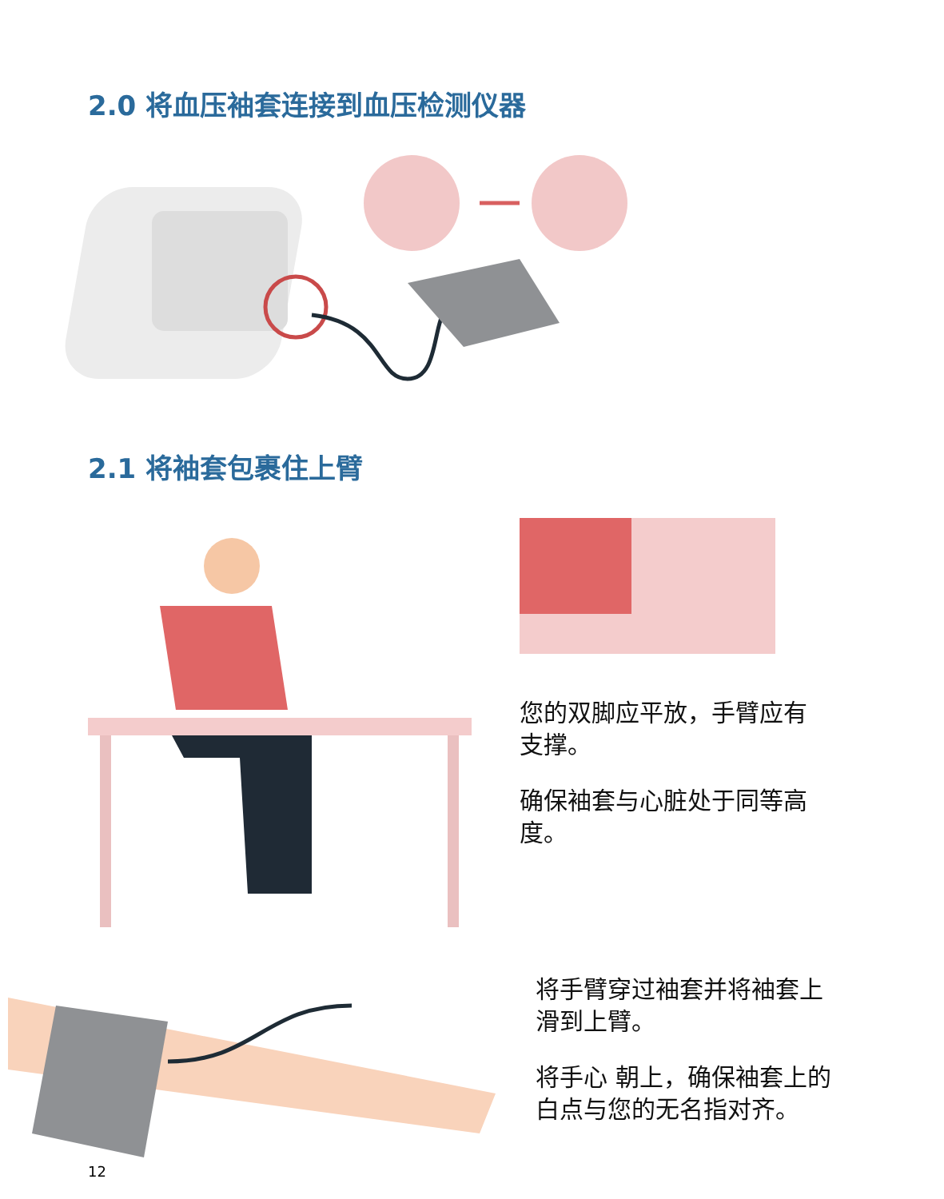2.0 将血压袖套连接到血压检测仪器
2.1 将袖套包裹住上臂
您的双脚应平放，手臂应有支撑。
确保袖套与心脏处于同等高度。
将手臂穿过袖套并将袖套上滑到上臂。
将手心 朝上，确保袖套上的白点与您的无名指对齐。
12